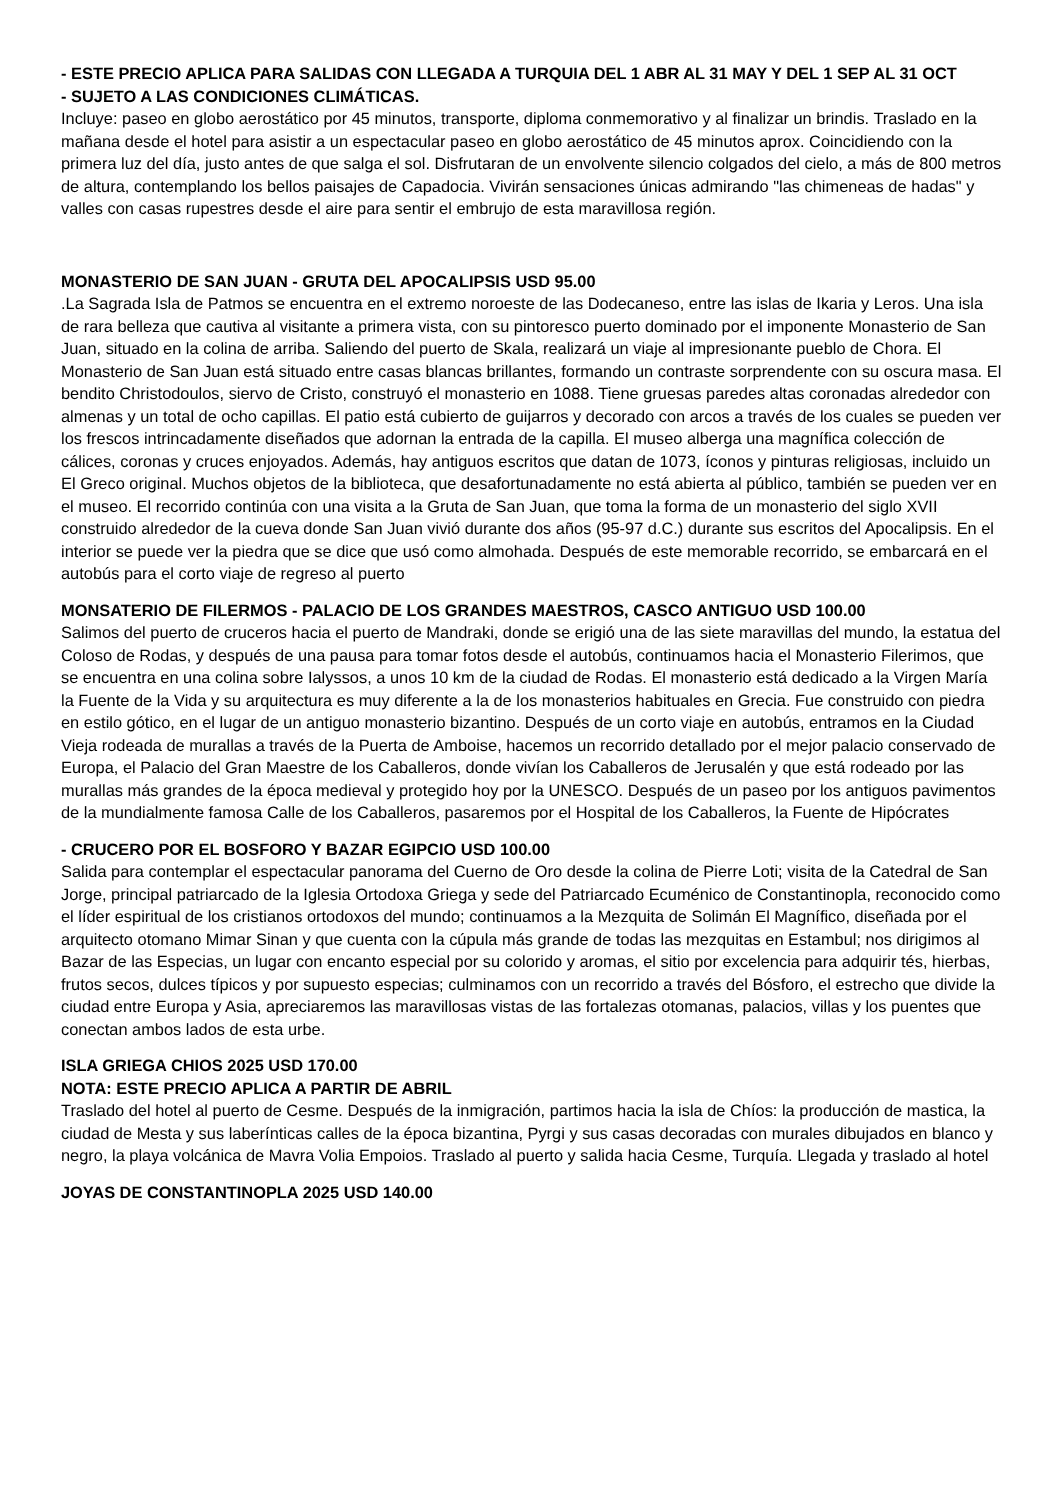- ESTE PRECIO APLICA PARA SALIDAS CON LLEGADA A TURQUIA DEL 1 ABR AL 31 MAY Y DEL 1 SEP AL 31 OCT
- SUJETO A LAS CONDICIONES CLIMÁTICAS.
Incluye: paseo en globo aerostático por 45 minutos, transporte, diploma conmemorativo y al finalizar un brindis. Traslado en la mañana desde el hotel para asistir a un espectacular paseo en globo aerostático de 45 minutos aprox. Coincidiendo con la primera luz del día, justo antes de que salga el sol. Disfrutaran de un envolvente silencio colgados del cielo, a más de 800 metros de altura, contemplando los bellos paisajes de Capadocia. Vivirán sensaciones únicas admirando "las chimeneas de hadas" y valles con casas rupestres desde el aire para sentir el embrujo de esta maravillosa región.
MONASTERIO DE SAN JUAN - GRUTA DEL APOCALIPSIS USD 95.00
.La Sagrada Isla de Patmos se encuentra en el extremo noroeste de las Dodecaneso, entre las islas de Ikaria y Leros. Una isla de rara belleza que cautiva al visitante a primera vista, con su pintoresco puerto dominado por el imponente Monasterio de San Juan, situado en la colina de arriba. Saliendo del puerto de Skala, realizará un viaje al impresionante pueblo de Chora. El Monasterio de San Juan está situado entre casas blancas brillantes, formando un contraste sorprendente con su oscura masa. El bendito Christodoulos, siervo de Cristo, construyó el monasterio en 1088. Tiene gruesas paredes altas coronadas alrededor con almenas y un total de ocho capillas. El patio está cubierto de guijarros y decorado con arcos a través de los cuales se pueden ver los frescos intrincadamente diseñados que adornan la entrada de la capilla. El museo alberga una magnífica colección de cálices, coronas y cruces enjoyados. Además, hay antiguos escritos que datan de 1073, íconos y pinturas religiosas, incluido un El Greco original. Muchos objetos de la biblioteca, que desafortunadamente no está abierta al público, también se pueden ver en el museo. El recorrido continúa con una visita a la Gruta de San Juan, que toma la forma de un monasterio del siglo XVII construido alrededor de la cueva donde San Juan vivió durante dos años (95-97 d.C.) durante sus escritos del Apocalipsis. En el interior se puede ver la piedra que se dice que usó como almohada. Después de este memorable recorrido, se embarcará en el autobús para el corto viaje de regreso al puerto
MONSATERIO DE FILERMOS - PALACIO DE LOS GRANDES MAESTROS, CASCO ANTIGUO USD 100.00
Salimos del puerto de cruceros hacia el puerto de Mandraki, donde se erigió una de las siete maravillas del mundo, la estatua del Coloso de Rodas, y después de una pausa para tomar fotos desde el autobús, continuamos hacia el Monasterio Filerimos, que se encuentra en una colina sobre Ialyssos, a unos 10 km de la ciudad de Rodas. El monasterio está dedicado a la Virgen María la Fuente de la Vida y su arquitectura es muy diferente a la de los monasterios habituales en Grecia. Fue construido con piedra en estilo gótico, en el lugar de un antiguo monasterio bizantino. Después de un corto viaje en autobús, entramos en la Ciudad Vieja rodeada de murallas a través de la Puerta de Amboise, hacemos un recorrido detallado por el mejor palacio conservado de Europa, el Palacio del Gran Maestre de los Caballeros, donde vivían los Caballeros de Jerusalén y que está rodeado por las murallas más grandes de la época medieval y protegido hoy por la UNESCO. Después de un paseo por los antiguos pavimentos de la mundialmente famosa Calle de los Caballeros, pasaremos por el Hospital de los Caballeros, la Fuente de Hipócrates
- CRUCERO POR EL BOSFORO Y BAZAR EGIPCIO USD 100.00
Salida para contemplar el espectacular panorama del Cuerno de Oro desde la colina de Pierre Loti; visita de la Catedral de San Jorge, principal patriarcado de la Iglesia Ortodoxa Griega y sede del Patriarcado Ecuménico de Constantinopla, reconocido como el líder espiritual de los cristianos ortodoxos del mundo; continuamos a la Mezquita de Solimán El Magnífico, diseñada por el arquitecto otomano Mimar Sinan y que cuenta con la cúpula más grande de todas las mezquitas en Estambul; nos dirigimos al Bazar de las Especias, un lugar con encanto especial por su colorido y aromas, el sitio por excelencia para adquirir tés, hierbas, frutos secos, dulces típicos y por supuesto especias; culminamos con un recorrido a través del Bósforo, el estrecho que divide la ciudad entre Europa y Asia, apreciaremos las maravillosas vistas de las fortalezas otomanas, palacios, villas y los puentes que conectan ambos lados de esta urbe.
ISLA GRIEGA CHIOS 2025 USD 170.00
NOTA: ESTE PRECIO APLICA A PARTIR DE ABRIL
Traslado del hotel al puerto de Cesme. Después de la inmigración, partimos hacia la isla de Chíos: la producción de mastica, la ciudad de Mesta y sus laberínticas calles de la época bizantina, Pyrgi y sus casas decoradas con murales dibujados en blanco y negro, la playa volcánica de Mavra Volia Empoios. Traslado al puerto y salida hacia Cesme, Turquía. Llegada y traslado al hotel
JOYAS DE CONSTANTINOPLA 2025 USD 140.00